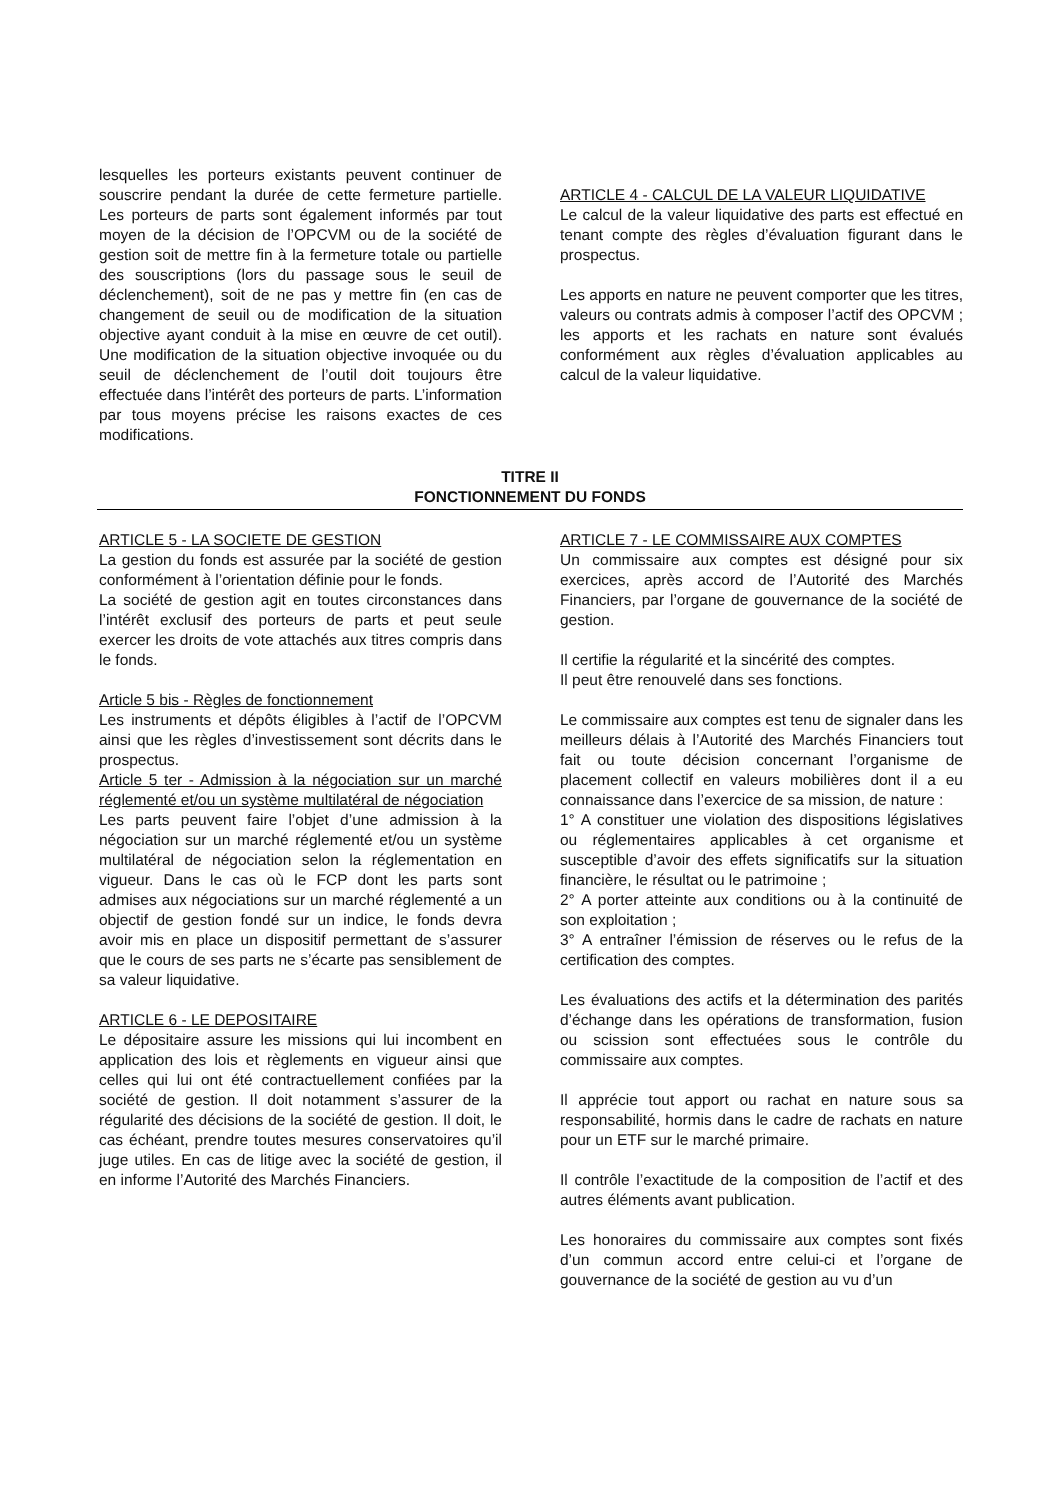lesquelles les porteurs existants peuvent continuer de souscrire pendant la durée de cette fermeture partielle. Les porteurs de parts sont également informés par tout moyen de la décision de l’OPCVM ou de la société de gestion soit de mettre fin à la fermeture totale ou partielle des souscriptions (lors du passage sous le seuil de déclenchement), soit de ne pas y mettre fin (en cas de changement de seuil ou de modification de la situation objective ayant conduit à la mise en œuvre de cet outil). Une modification de la situation objective invoquée ou du seuil de déclenchement de l’outil doit toujours être effectuée dans l’intérêt des porteurs de parts. L’information par tous moyens précise les raisons exactes de ces modifications.
ARTICLE 4 - CALCUL DE LA VALEUR LIQUIDATIVE
Le calcul de la valeur liquidative des parts est effectué en tenant compte des règles d’évaluation figurant dans le prospectus.
Les apports en nature ne peuvent comporter que les titres, valeurs ou contrats admis à composer l’actif des OPCVM ; les apports et les rachats en nature sont évalués conformément aux règles d’évaluation applicables au calcul de la valeur liquidative.
TITRE II
FONCTIONNEMENT DU FONDS
ARTICLE 5 - LA SOCIETE DE GESTION
La gestion du fonds est assurée par la société de gestion conformément à l’orientation définie pour le fonds.
La société de gestion agit en toutes circonstances dans l’intérêt exclusif des porteurs de parts et peut seule exercer les droits de vote attachés aux titres compris dans le fonds.
Article 5 bis - Règles de fonctionnement
Les instruments et dépôts éligibles à l’actif de l’OPCVM ainsi que les règles d’investissement sont décrits dans le prospectus.
Article 5 ter - Admission à la négociation sur un marché réglementé et/ou un système multilatéral de négociation
Les parts peuvent faire l’objet d’une admission à la négociation sur un marché réglementé et/ou un système multilatéral de négociation selon la réglementation en vigueur. Dans le cas où le FCP dont les parts sont admises aux négociations sur un marché réglementé a un objectif de gestion fondé sur un indice, le fonds devra avoir mis en place un dispositif permettant de s’assurer que le cours de ses parts ne s’écarte pas sensiblement de sa valeur liquidative.
ARTICLE 6 - LE DEPOSITAIRE
Le dépositaire assure les missions qui lui incombent en application des lois et règlements en vigueur ainsi que celles qui lui ont été contractuellement confiées par la société de gestion. Il doit notamment s’assurer de la régularité des décisions de la société de gestion. Il doit, le cas échéant, prendre toutes mesures conservatoires qu’il juge utiles. En cas de litige avec la société de gestion, il en informe l’Autorité des Marchés Financiers.
ARTICLE 7 - LE COMMISSAIRE AUX COMPTES
Un commissaire aux comptes est désigné pour six exercices, après accord de l’Autorité des Marchés Financiers, par l’organe de gouvernance de la société de gestion.
Il certifie la régularité et la sincérité des comptes.
Il peut être renouvelé dans ses fonctions.
Le commissaire aux comptes est tenu de signaler dans les meilleurs délais à l’Autorité des Marchés Financiers tout fait ou toute décision concernant l’organisme de placement collectif en valeurs mobilières dont il a eu connaissance dans l’exercice de sa mission, de nature :
1° A constituer une violation des dispositions législatives ou réglementaires applicables à cet organisme et susceptible d’avoir des effets significatifs sur la situation financière, le résultat ou le patrimoine ;
2° A porter atteinte aux conditions ou à la continuité de son exploitation ;
3° A entraîner l’émission de réserves ou le refus de la certification des comptes.
Les évaluations des actifs et la détermination des parités d’échange dans les opérations de transformation, fusion ou scission sont effectuées sous le contrôle du commissaire aux comptes.
Il apprécie tout apport ou rachat en nature sous sa responsabilité, hormis dans le cadre de rachats en nature pour un ETF sur le marché primaire.
Il contrôle l’exactitude de la composition de l’actif et des autres éléments avant publication.
Les honoraires du commissaire aux comptes sont fixés d’un commun accord entre celui-ci et l’organe de gouvernance de la société de gestion au vu d’un